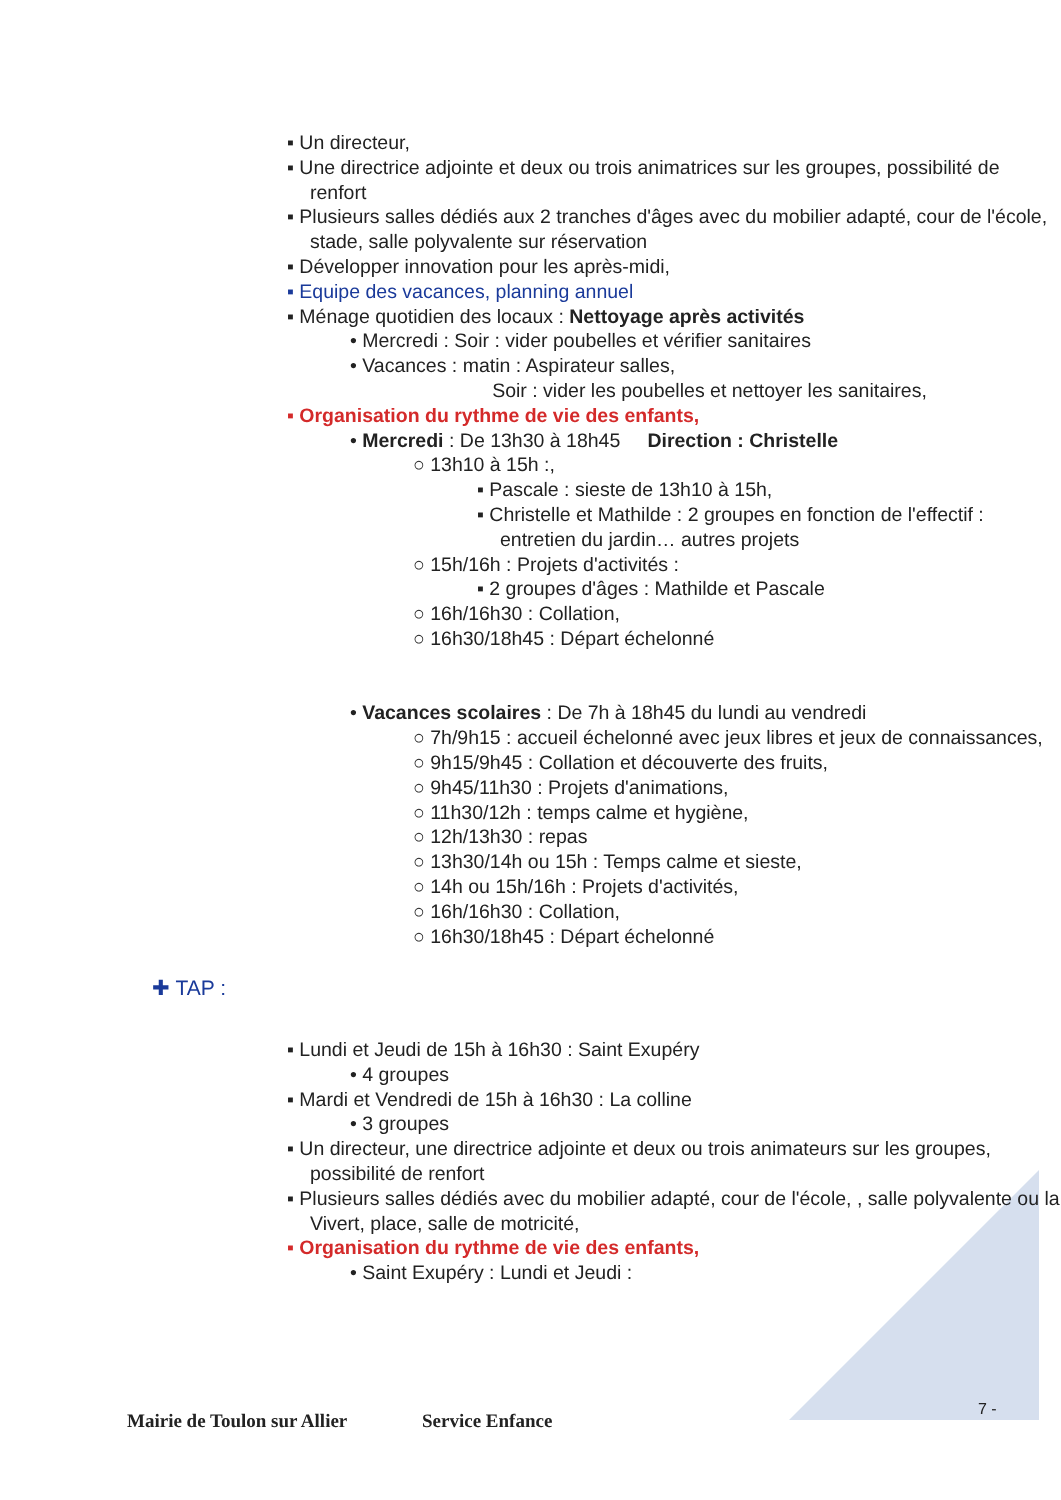▪ Un directeur,
▪ Une directrice adjointe et deux ou trois animatrices sur les groupes, possibilité de renfort
▪ Plusieurs salles dédiés aux 2 tranches d'âges avec du mobilier adapté, cour de l'école, stade, salle polyvalente sur réservation
▪ Développer innovation pour les après-midi,
▪ Equipe des vacances, planning annuel
▪ Ménage quotidien des locaux : Nettoyage après activités
• Mercredi : Soir : vider poubelles et vérifier sanitaires
• Vacances : matin : Aspirateur salles,
Soir : vider les poubelles et nettoyer les sanitaires,
▪ Organisation du rythme de vie des enfants,
• Mercredi : De 13h30 à 18h45 Direction : Christelle
○ 13h10 à 15h :,
▪ Pascale : sieste de 13h10 à 15h,
▪ Christelle et Mathilde : 2 groupes en fonction de l'effectif : entretien du jardin… autres projets
○ 15h/16h : Projets d'activités :
▪ 2 groupes d'âges : Mathilde et Pascale
○ 16h/16h30 : Collation,
○ 16h30/18h45 : Départ échelonné
• Vacances scolaires : De 7h à 18h45 du lundi au vendredi
○ 7h/9h15 : accueil échelonné avec jeux libres et jeux de connaissances,
○ 9h15/9h45 : Collation et découverte des fruits,
○ 9h45/11h30 : Projets d'animations,
○ 11h30/12h : temps calme et hygiène,
○ 12h/13h30 : repas
○ 13h30/14h ou 15h : Temps calme et sieste,
○ 14h ou 15h/16h : Projets d'activités,
○ 16h/16h30 : Collation,
○ 16h30/18h45 : Départ échelonné
✚ TAP :
▪ Lundi et Jeudi de 15h à 16h30 : Saint Exupéry
• 4 groupes
▪ Mardi et Vendredi de 15h à 16h30 : La colline
• 3 groupes
▪ Un directeur, une directrice adjointe et deux ou trois animateurs sur les groupes, possibilité de renfort
▪ Plusieurs salles dédiés avec du mobilier adapté, cour de l'école, , salle polyvalente ou la Vivert, place, salle de motricité,
▪ Organisation du rythme de vie des enfants,
• Saint Exupéry : Lundi et Jeudi :
7 -
Mairie de Toulon sur Allier Service Enfance